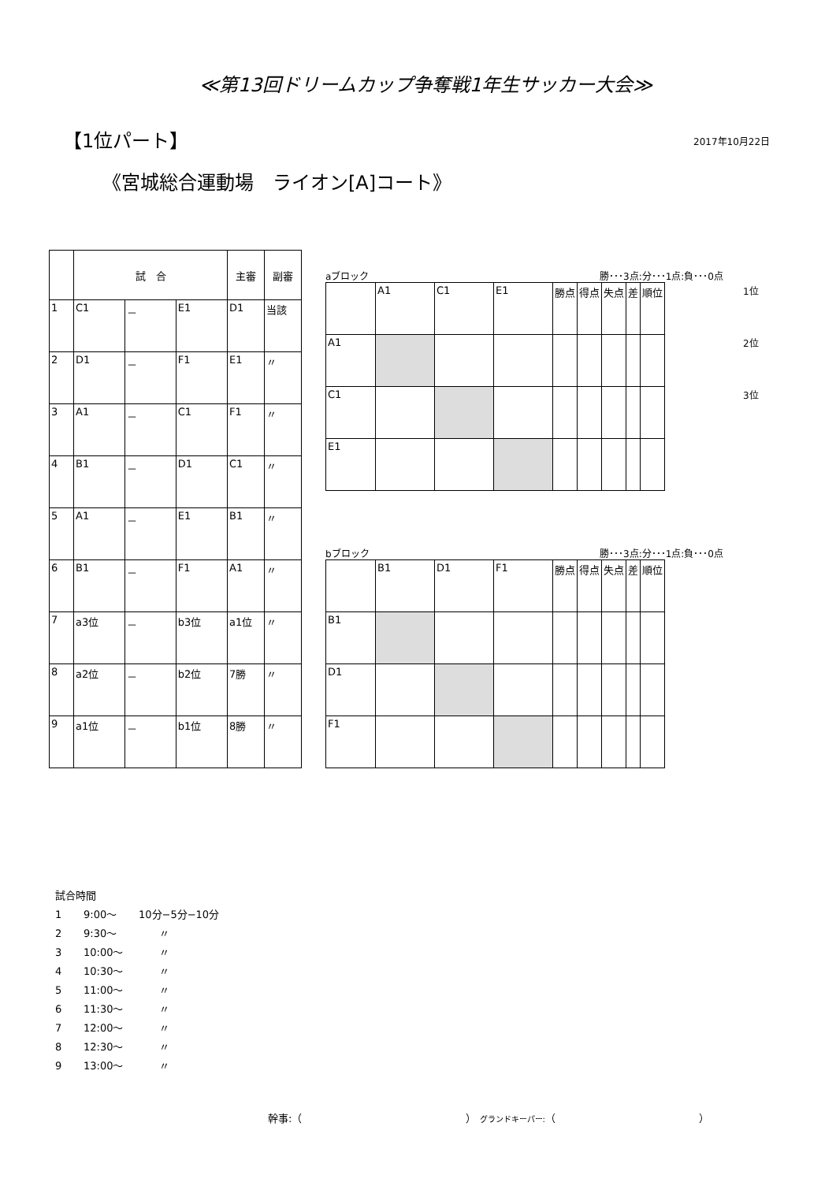≪第13回ドリームカップ争奪戦1年生サッカー大会≫
【1位パート】
2017年10月22日
《宮城総合運動場　ライオン[A]コート》
| | 試 合 | | | 主審 | 副審 |
| --- | --- | --- | --- | --- | --- |
| 1 | C1 | － | E1 | D1 | 当該 |
| 2 | D1 | － | F1 | E1 | 〃 |
| 3 | A1 | － | C1 | F1 | 〃 |
| 4 | B1 | － | D1 | C1 | 〃 |
| 5 | A1 | － | E1 | B1 | 〃 |
| 6 | B1 | － | F1 | A1 | 〃 |
| 7 | a3位 | － | b3位 | a1位 | 〃 |
| 8 | a2位 | － | b2位 | 7勝 | 〃 |
| 9 | a1位 | － | b1位 | 8勝 | 〃 |
aブロック 勝･･･3点:分･･･1点:負･･･0点
| | A1 | C1 | E1 | 勝点 | 得点 | 失点 | 差 | 順位 |
| A1 | | | | | | | | |
| C1 | | | | | | | | |
| E1 | | | | | | | | |
bブロック 勝･･･3点:分･･･1点:負･･･0点
| | B1 | D1 | F1 | 勝点 | 得点 | 失点 | 差 | 順位 |
| B1 | | | | | | | | |
| D1 | | | | | | | | |
| F1 | | | | | | | | |
1位
2位
3位
試合時間
1 9:00～ 10分−5分−10分
2 9:30～　　〃
3 10:00～　　〃
4 10:30～　　〃
5 11:00～　　〃
6 11:30～　　〃
7 12:00～　　〃
8 12:30～　　〃
9 13:00～　　〃
幹事:（　　　　　　　　　　　　　　　　） グランドキーパー:（　　　　　　　　　　　　　　）